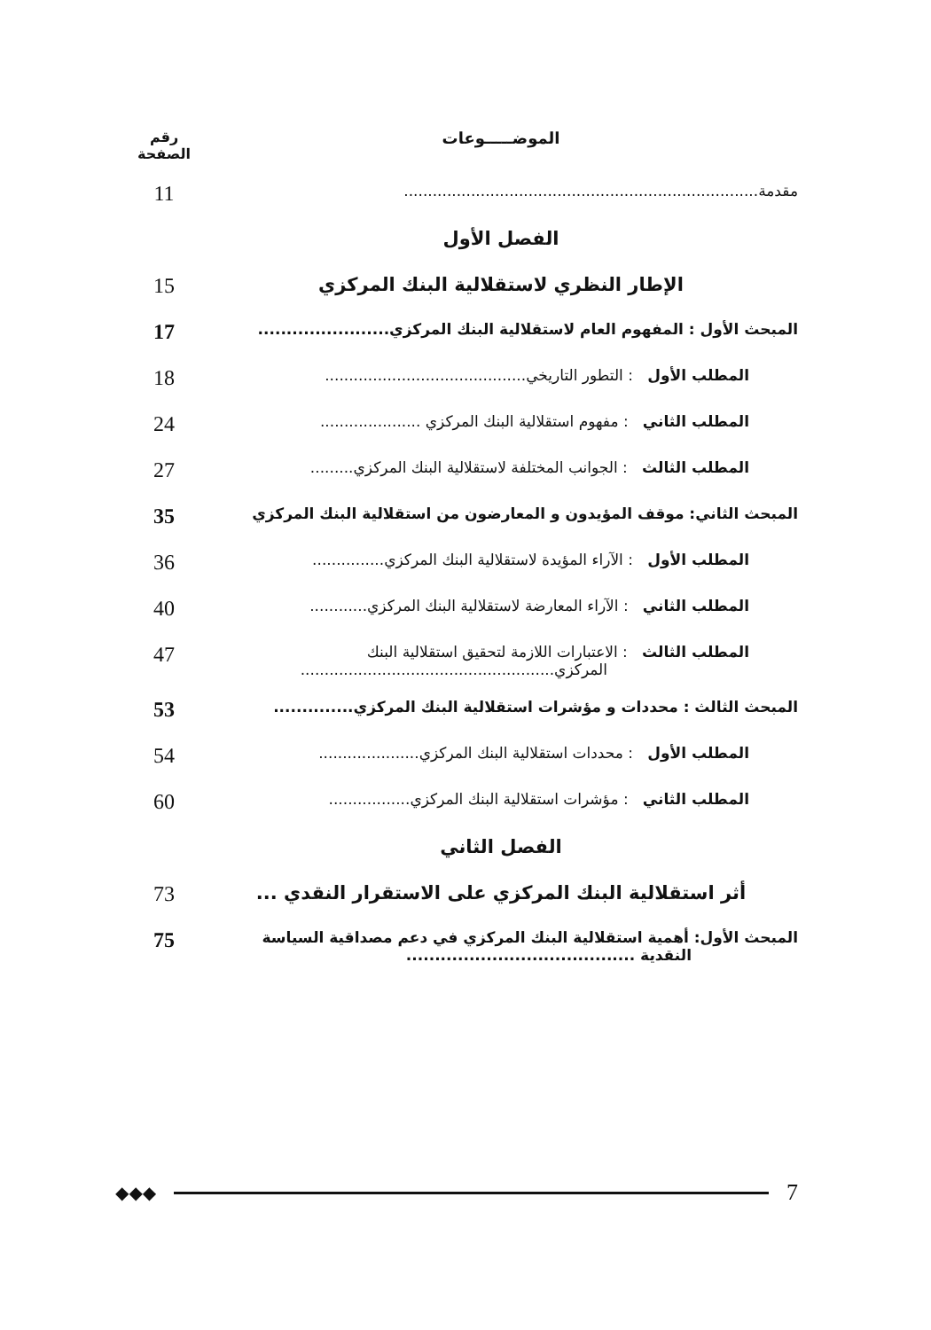الموضـــــوعات رقم
الصفحة
مقدمة..........................................................................
11
الفصل الأول
الإطار النظري لاستقلالية البنك المركزي
15
المبحث الأول : المفهوم العام لاستقلالية البنك المركزي.......................
17
المطلب الأول : التطور التاريخي..........................................
18
المطلب الثاني : مفهوم استقلالية البنك المركزي .....................
24
المطلب الثالث : الجوانب المختلفة لاستقلالية البنك المركزي.........
27
المبحث الثاني: موقف المؤيدون و المعارضون من استقلالية البنك المركزي
35
المطلب الأول : الآراء المؤيدة لاستقلالية البنك المركزي...............
36
المطلب الثاني : الآراء المعارضة لاستقلالية البنك المركزي............
40
المطلب الثالث : الاعتبارات اللازمة لتحقيق استقلالية البنك
المركزي.....................................................
47
المبحث الثالث : محددات و مؤشرات استقلالية البنك المركزي..............
53
المطلب الأول : محددات استقلالية البنك المركزي.....................
54
المطلب الثاني : مؤشرات استقلالية البنك المركزي.................
60
الفصل الثاني
أثر استقلالية البنك المركزي على الاستقرار النقدي ...
73
المبحث الأول: أهمية استقلالية البنك المركزي في دعم مصداقية السياسة
النقدية ........................................
75
◆◆◆
7